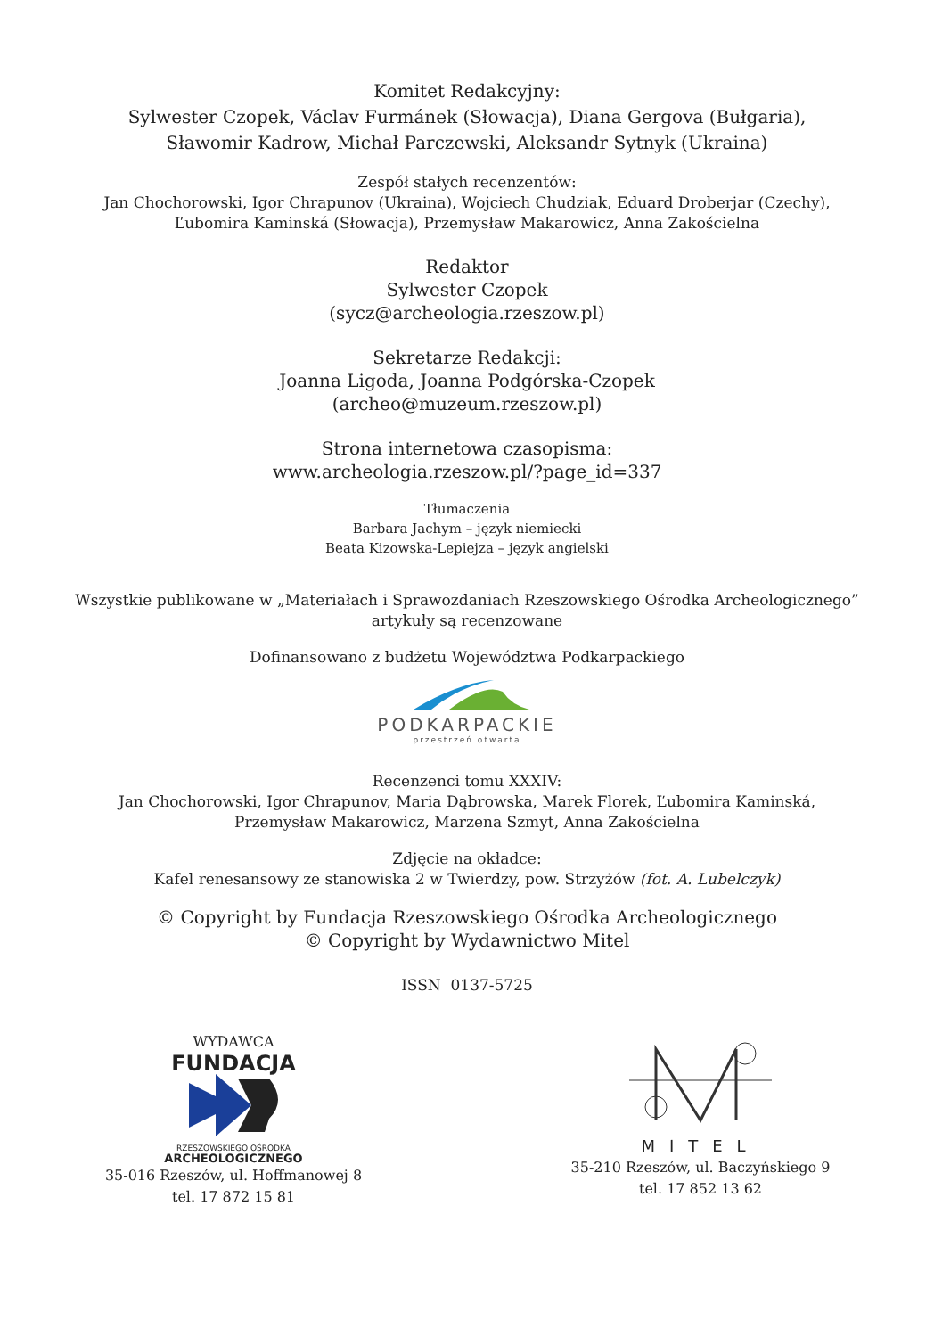Komitet Redakcyjny:
Sylwester Czopek, Václav Furmánek (Słowacja), Diana Gergova (Bułgaria),
Sławomir Kadrow, Michał Parczewski, Aleksandr Sytnyk (Ukraina)
Zespół stałych recenzentów:
Jan Chochorowski, Igor Chrapunov (Ukraina), Wojciech Chudziak, Eduard Droberjar (Czechy),
Ľubomira Kaminská (Słowacja), Przemysław Makarowicz, Anna Zakościelna
Redaktor
Sylwester Czopek
(sycz@archeologia.rzeszow.pl)
Sekretarze Redakcji:
Joanna Ligoda, Joanna Podgórska-Czopek
(archeo@muzeum.rzeszow.pl)
Strona internetowa czasopisma:
www.archeologia.rzeszow.pl/?page_id=337
Tłumaczenia
Barbara Jachym – język niemiecki
Beata Kizowska-Lepiejza – język angielski
Wszystkie publikowane w „Materiałach i Sprawozdaniach Rzeszowskiego Ośrodka Archeologicznego”
artykuły są recenzowane
Dofinansowano z budżetu Województwa Podkarpackiego
PODKARPACKIE
przestrzeń otwarta
Recenzenci tomu XXXIV:
Jan Chochorowski, Igor Chrapunov, Maria Dąbrowska, Marek Florek, Ľubomira Kaminská,
Przemysław Makarowicz, Marzena Szmyt, Anna Zakościelna
Zdjęcie na okładce:
Kafel renesansowy ze stanowiska 2 w Twierdzy, pow. Strzyżów (fot. A. Lubelczyk)
© Copyright by Fundacja Rzeszowskiego Ośrodka Archeologicznego
© Copyright by Wydawnictwo Mitel
ISSN 0137-5725
WYDAWCA
FUNDACJA
RZESZOWSKIEGO OŚRODKA
ARCHEOLOGICZNEGO
35-016 Rzeszów, ul. Hoffmanowej 8
tel. 17 872 15 81
MITEL
35-210 Rzeszów, ul. Baczyńskiego 9
tel. 17 852 13 62